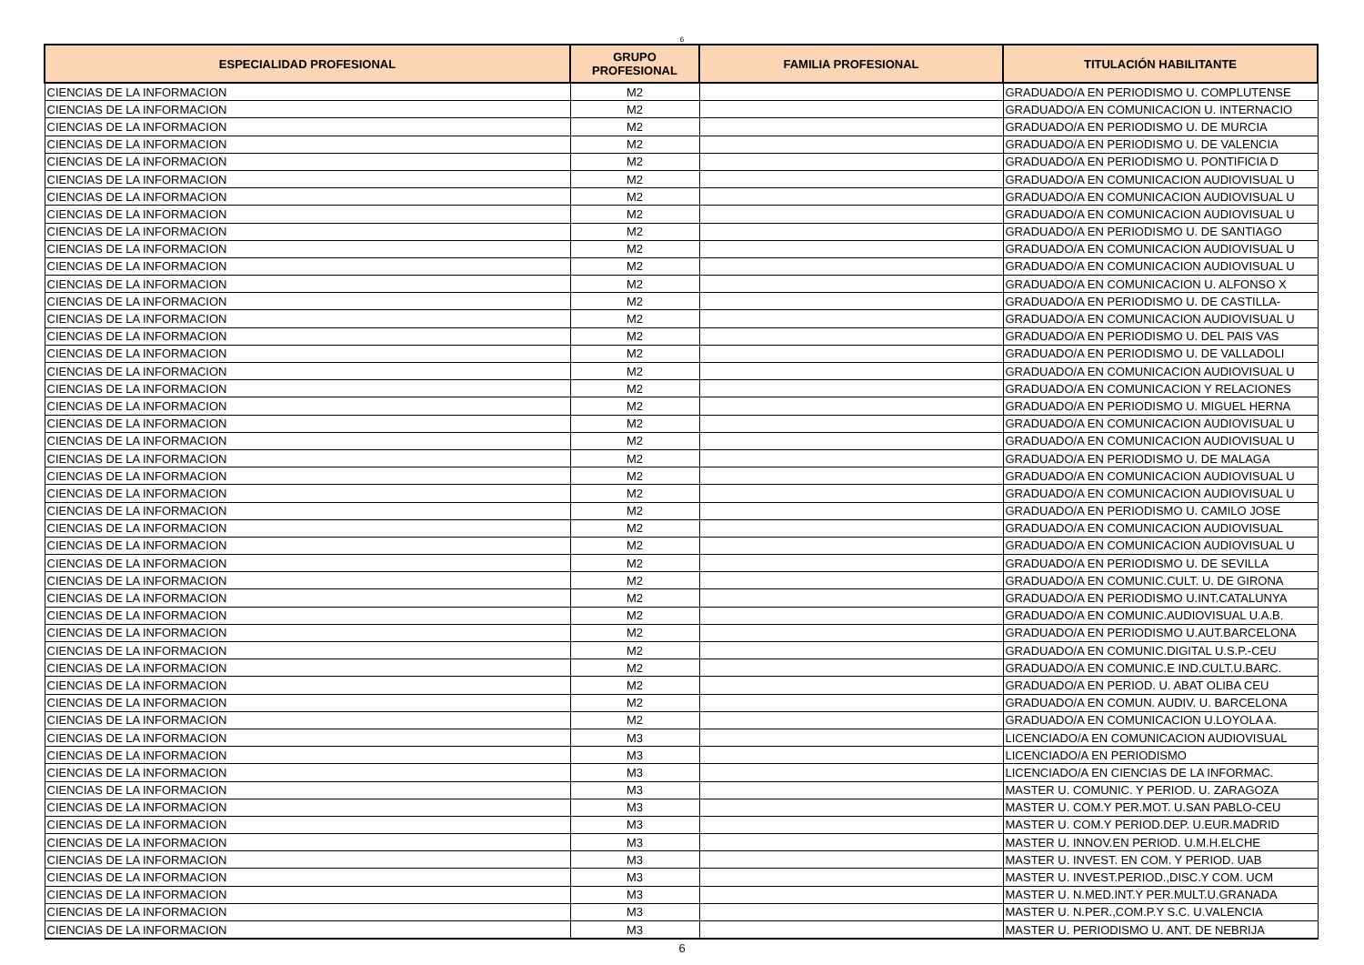6
| ESPECIALIDAD PROFESIONAL | GRUPO PROFESIONAL | FAMILIA PROFESIONAL | TITULACIÓN HABILITANTE |
| --- | --- | --- | --- |
| CIENCIAS DE LA INFORMACION | M2 | | GRADUADO/A EN PERIODISMO U. COMPLUTENSE |
| CIENCIAS DE LA INFORMACION | M2 | | GRADUADO/A EN COMUNICACION U. INTERNACIO |
| CIENCIAS DE LA INFORMACION | M2 | | GRADUADO/A EN PERIODISMO U. DE MURCIA |
| CIENCIAS DE LA INFORMACION | M2 | | GRADUADO/A EN PERIODISMO U. DE VALENCIA |
| CIENCIAS DE LA INFORMACION | M2 | | GRADUADO/A EN PERIODISMO U. PONTIFICIA D |
| CIENCIAS DE LA INFORMACION | M2 | | GRADUADO/A EN COMUNICACION AUDIOVISUAL U |
| CIENCIAS DE LA INFORMACION | M2 | | GRADUADO/A EN COMUNICACION AUDIOVISUAL U |
| CIENCIAS DE LA INFORMACION | M2 | | GRADUADO/A EN COMUNICACION AUDIOVISUAL U |
| CIENCIAS DE LA INFORMACION | M2 | | GRADUADO/A EN PERIODISMO U. DE SANTIAGO |
| CIENCIAS DE LA INFORMACION | M2 | | GRADUADO/A EN COMUNICACION AUDIOVISUAL U |
| CIENCIAS DE LA INFORMACION | M2 | | GRADUADO/A EN COMUNICACION AUDIOVISUAL U |
| CIENCIAS DE LA INFORMACION | M2 | | GRADUADO/A EN COMUNICACION U. ALFONSO X |
| CIENCIAS DE LA INFORMACION | M2 | | GRADUADO/A EN PERIODISMO U. DE CASTILLA- |
| CIENCIAS DE LA INFORMACION | M2 | | GRADUADO/A EN COMUNICACION AUDIOVISUAL U |
| CIENCIAS DE LA INFORMACION | M2 | | GRADUADO/A EN PERIODISMO U. DEL PAIS VAS |
| CIENCIAS DE LA INFORMACION | M2 | | GRADUADO/A EN PERIODISMO U. DE VALLADOLI |
| CIENCIAS DE LA INFORMACION | M2 | | GRADUADO/A EN COMUNICACION AUDIOVISUAL U |
| CIENCIAS DE LA INFORMACION | M2 | | GRADUADO/A EN COMUNICACION Y RELACIONES |
| CIENCIAS DE LA INFORMACION | M2 | | GRADUADO/A EN PERIODISMO U. MIGUEL HERNA |
| CIENCIAS DE LA INFORMACION | M2 | | GRADUADO/A EN COMUNICACION AUDIOVISUAL U |
| CIENCIAS DE LA INFORMACION | M2 | | GRADUADO/A EN COMUNICACION AUDIOVISUAL U |
| CIENCIAS DE LA INFORMACION | M2 | | GRADUADO/A EN PERIODISMO U. DE MALAGA |
| CIENCIAS DE LA INFORMACION | M2 | | GRADUADO/A EN COMUNICACION AUDIOVISUAL U |
| CIENCIAS DE LA INFORMACION | M2 | | GRADUADO/A EN COMUNICACION AUDIOVISUAL U |
| CIENCIAS DE LA INFORMACION | M2 | | GRADUADO/A EN PERIODISMO U. CAMILO JOSE |
| CIENCIAS DE LA INFORMACION | M2 | | GRADUADO/A EN COMUNICACION AUDIOVISUAL |
| CIENCIAS DE LA INFORMACION | M2 | | GRADUADO/A EN COMUNICACION AUDIOVISUAL U |
| CIENCIAS DE LA INFORMACION | M2 | | GRADUADO/A EN PERIODISMO U. DE SEVILLA |
| CIENCIAS DE LA INFORMACION | M2 | | GRADUADO/A EN COMUNIC.CULT. U. DE GIRONA |
| CIENCIAS DE LA INFORMACION | M2 | | GRADUADO/A EN PERIODISMO U.INT.CATALUNYA |
| CIENCIAS DE LA INFORMACION | M2 | | GRADUADO/A EN COMUNIC.AUDIOVISUAL U.A.B. |
| CIENCIAS DE LA INFORMACION | M2 | | GRADUADO/A EN PERIODISMO U.AUT.BARCELONA |
| CIENCIAS DE LA INFORMACION | M2 | | GRADUADO/A EN COMUNIC.DIGITAL U.S.P.-CEU |
| CIENCIAS DE LA INFORMACION | M2 | | GRADUADO/A EN COMUNIC.E IND.CULT.U.BARC. |
| CIENCIAS DE LA INFORMACION | M2 | | GRADUADO/A EN PERIOD. U. ABAT OLIBA CEU |
| CIENCIAS DE LA INFORMACION | M2 | | GRADUADO/A EN COMUN. AUDIV. U. BARCELONA |
| CIENCIAS DE LA INFORMACION | M2 | | GRADUADO/A EN COMUNICACION U.LOYOLA A. |
| CIENCIAS DE LA INFORMACION | M3 | | LICENCIADO/A EN COMUNICACION AUDIOVISUAL |
| CIENCIAS DE LA INFORMACION | M3 | | LICENCIADO/A EN PERIODISMO |
| CIENCIAS DE LA INFORMACION | M3 | | LICENCIADO/A EN CIENCIAS DE LA INFORMAC. |
| CIENCIAS DE LA INFORMACION | M3 | | MASTER U. COMUNIC. Y PERIOD. U. ZARAGOZA |
| CIENCIAS DE LA INFORMACION | M3 | | MASTER U. COM.Y PER.MOT. U.SAN PABLO-CEU |
| CIENCIAS DE LA INFORMACION | M3 | | MASTER U. COM.Y PERIOD.DEP. U.EUR.MADRID |
| CIENCIAS DE LA INFORMACION | M3 | | MASTER U. INNOV.EN PERIOD. U.M.H.ELCHE |
| CIENCIAS DE LA INFORMACION | M3 | | MASTER U. INVEST. EN COM. Y PERIOD. UAB |
| CIENCIAS DE LA INFORMACION | M3 | | MASTER U. INVEST.PERIOD.,DISC.Y COM. UCM |
| CIENCIAS DE LA INFORMACION | M3 | | MASTER U. N.MED.INT.Y PER.MULT.U.GRANADA |
| CIENCIAS DE LA INFORMACION | M3 | | MASTER U. N.PER.,COM.P.Y S.C. U.VALENCIA |
| CIENCIAS DE LA INFORMACION | M3 | | MASTER U. PERIODISMO U. ANT. DE NEBRIJA |
6